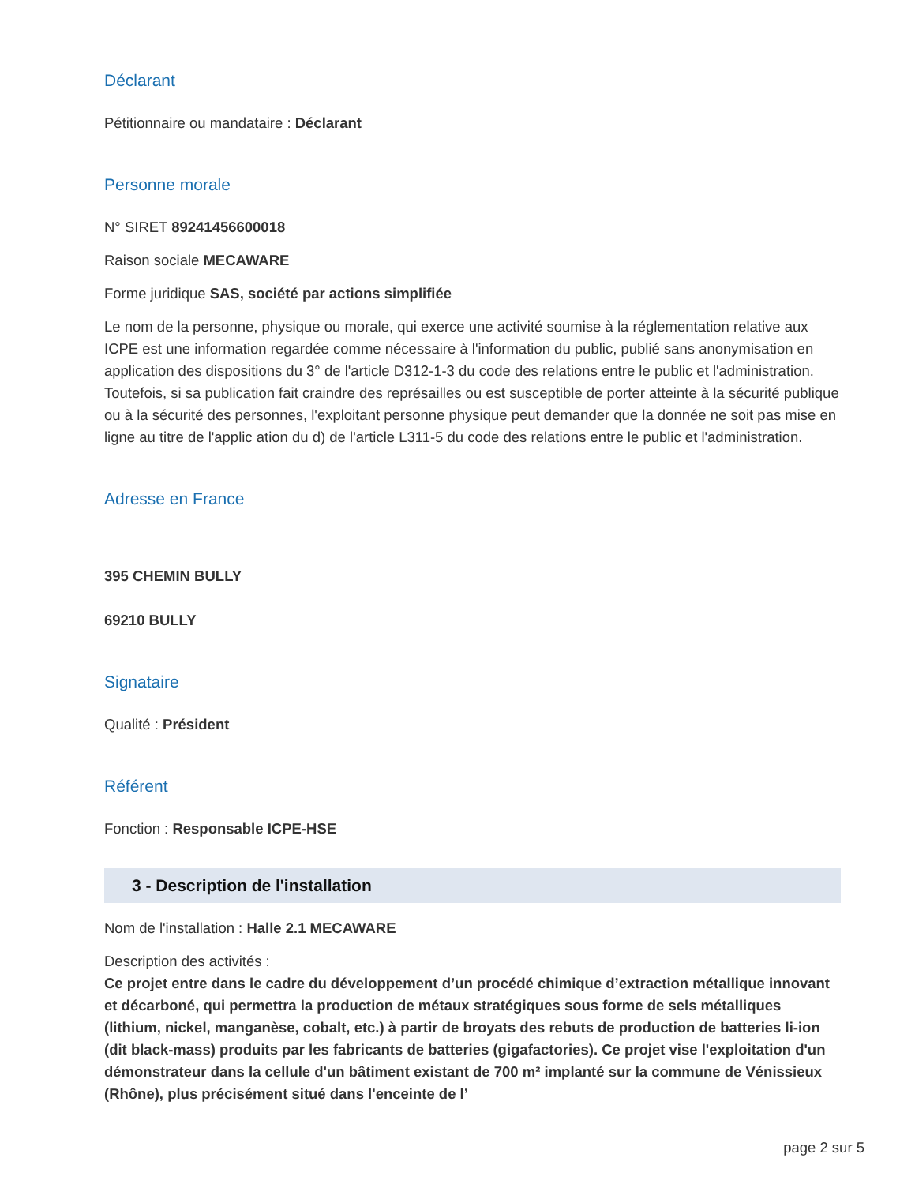Déclarant
Pétitionnaire ou mandataire : Déclarant
Personne morale
N° SIRET 89241456600018
Raison sociale MECAWARE
Forme juridique SAS, société par actions simplifiée
Le nom de la personne, physique ou morale, qui exerce une activité soumise à la réglementation relative aux ICPE est une information regardée comme nécessaire à l'information du public, publié sans anonymisation en application des dispositions du 3° de l'article D312-1-3 du code des relations entre le public et l'administration.
Toutefois, si sa publication fait craindre des représailles ou est susceptible de porter atteinte à la sécurité publique ou à la sécurité des personnes, l'exploitant personne physique peut demander que la donnée ne soit pas mise en ligne au titre de l'applic ation du d) de l'article L311-5 du code des relations entre le public et l'administration.
Adresse en France
395 CHEMIN BULLY
69210 BULLY
Signataire
Qualité : Président
Référent
Fonction : Responsable ICPE-HSE
3 - Description de l'installation
Nom de l'installation : Halle 2.1 MECAWARE
Description des activités :
Ce projet entre dans le cadre du développement d’un procédé chimique d’extraction métallique innovant et décarboné, qui permettra la production de métaux stratégiques sous forme de sels métalliques (lithium, nickel, manganèse, cobalt, etc.) à partir de broyats des rebuts de production de batteries li-ion (dit black-mass) produits par les fabricants de batteries (gigafactories). Ce projet vise l'exploitation d'un démonstrateur dans la cellule d'un bâtiment existant de 700 m² implanté sur la commune de Vénissieux (Rhône), plus précisément situé dans l'enceinte de l’
page 2 sur 5